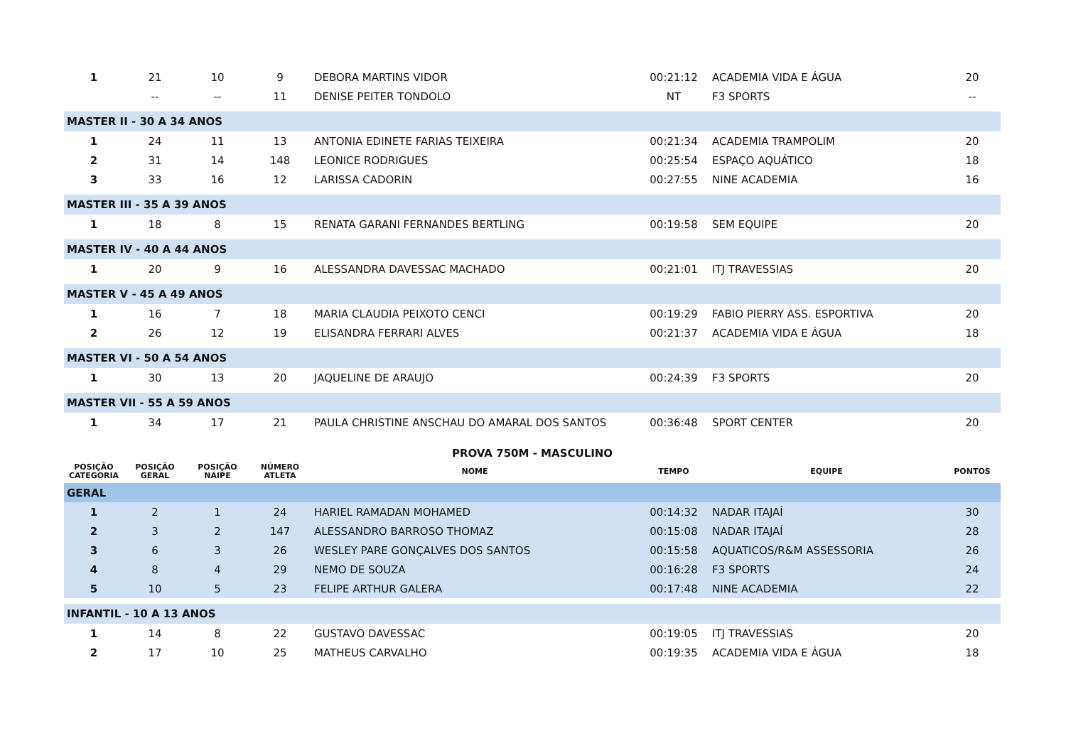| 1 | 21 | 10 | 9 | DEBORA MARTINS VIDOR | 00:21:12 | ACADEMIA VIDA E ÁGUA | 20 |
| | -- | -- | 11 | DENISE PEITER TONDOLO | NT | F3 SPORTS | -- |
| MASTER II - 30 A 34 ANOS | | | | | | | |
| 1 | 24 | 11 | 13 | ANTONIA EDINETE FARIAS TEIXEIRA | 00:21:34 | ACADEMIA TRAMPOLIM | 20 |
| 2 | 31 | 14 | 148 | LEONICE RODRIGUES | 00:25:54 | ESPAÇO AQUÁTICO | 18 |
| 3 | 33 | 16 | 12 | LARISSA CADORIN | 00:27:55 | NINE ACADEMIA | 16 |
| MASTER III - 35 A 39 ANOS | | | | | | | |
| 1 | 18 | 8 | 15 | RENATA GARANI FERNANDES BERTLING | 00:19:58 | SEM EQUIPE | 20 |
| MASTER IV - 40 A 44 ANOS | | | | | | | |
| 1 | 20 | 9 | 16 | ALESSANDRA DAVESSAC MACHADO | 00:21:01 | ITJ TRAVESSIAS | 20 |
| MASTER V - 45 A 49 ANOS | | | | | | | |
| 1 | 16 | 7 | 18 | MARIA CLAUDIA PEIXOTO CENCI | 00:19:29 | FABIO PIERRY ASS. ESPORTIVA | 20 |
| 2 | 26 | 12 | 19 | ELISANDRA FERRARI ALVES | 00:21:37 | ACADEMIA VIDA E ÁGUA | 18 |
| MASTER VI - 50 A 54 ANOS | | | | | | | |
| 1 | 30 | 13 | 20 | JAQUELINE DE ARAUJO | 00:24:39 | F3 SPORTS | 20 |
| MASTER VII - 55 A 59 ANOS | | | | | | | |
| 1 | 34 | 17 | 21 | PAULA CHRISTINE ANSCHAU DO AMARAL DOS SANTOS | 00:36:48 | SPORT CENTER | 20 |
| PROVA 750M - MASCULINO | | | | | | | |
| POSIÇÃO CATEGORIA | POSIÇÃO GERAL | POSIÇÃO NAIPE | NÚMERO ATLETA | NOME | TEMPO | EQUIPE | PONTOS |
| GERAL | | | | | | | |
| 1 | 2 | 1 | 24 | HARIEL RAMADAN MOHAMED | 00:14:32 | NADAR ITAJAÍ | 30 |
| 2 | 3 | 2 | 147 | ALESSANDRO BARROSO THOMAZ | 00:15:08 | NADAR ITAJAÍ | 28 |
| 3 | 6 | 3 | 26 | WESLEY PARE GONÇALVES DOS SANTOS | 00:15:58 | AQUATICOS/R&M ASSESSORIA | 26 |
| 4 | 8 | 4 | 29 | NEMO DE SOUZA | 00:16:28 | F3 SPORTS | 24 |
| 5 | 10 | 5 | 23 | FELIPE ARTHUR GALERA | 00:17:48 | NINE ACADEMIA | 22 |
| INFANTIL - 10 A 13 ANOS | | | | | | | |
| 1 | 14 | 8 | 22 | GUSTAVO DAVESSAC | 00:19:05 | ITJ TRAVESSIAS | 20 |
| 2 | 17 | 10 | 25 | MATHEUS CARVALHO | 00:19:35 | ACADEMIA VIDA E ÁGUA | 18 |